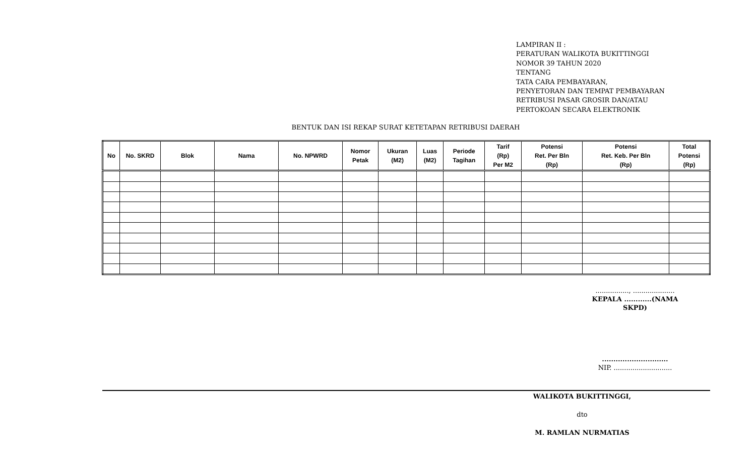LAMPIRAN II :
PERATURAN WALIKOTA BUKITTINGGI
NOMOR 39 TAHUN 2020
TENTANG
TATA CARA PEMBAYARAN,
PENYETORAN DAN TEMPAT PEMBAYARAN
RETRIBUSI PASAR GROSIR DAN/ATAU
PERTOKOAN SECARA ELEKTRONIK
BENTUK DAN ISI REKAP SURAT KETETAPAN RETRIBUSI DAERAH
| No | No. SKRD | Blok | Nama | No. NPWRD | Nomor Petak | Ukuran (M2) | Luas (M2) | Periode Tagihan | Tarif (Rp) Per M2 | Potensi Ret. Per Bln (Rp) | Potensi Ret. Keb. Per Bln (Rp) | Total Potensi (Rp) |
| --- | --- | --- | --- | --- | --- | --- | --- | --- | --- | --- | --- | --- |
................, ....................
KEPALA ............(NAMA SKPD)
.............................
NIP. ............................
WALIKOTA BUKITTINGGI,
dto
M. RAMLAN NURMATIAS